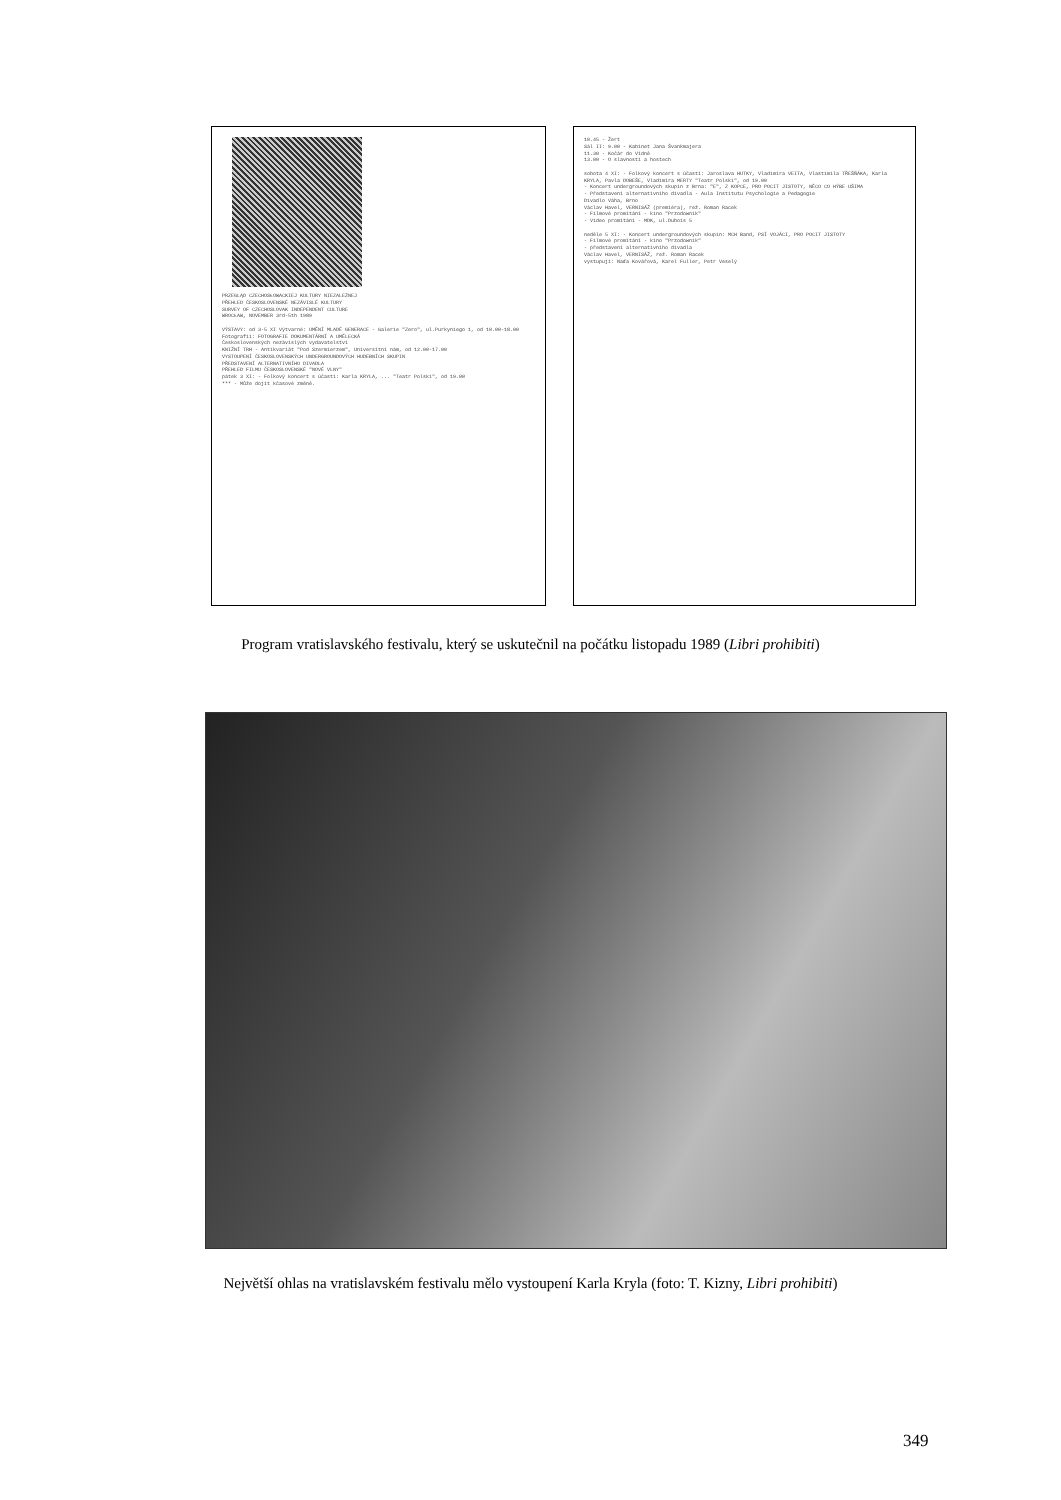PRZEGLĄD CZECHOSŁOWACKIEJ KULTURY NIEZALEŻNEJ
PŘEHLED ČESKOSLOVENSKÉ NEZÁVISLÉ KULTURY
SURVEY OF CZECHOSLOVAK INDEPENDENT CULTURE
WROCŁAW, NOVEMBER 3rd-5th 1989
VÝSTAVY: od 3-5 XI Výtvarné: UMĚNÍ MLADÉ GENERACE - Galerie "Zero", ul.Purkyniego 1, od 10.00-18.00
Fotografií: FOTOGRAFIE DOKUMENTÁRNÍ A UMĚLECKÁ
Československých nezávislých vydavatelství
KNIŽNÍ TRH - Antikvariát "Pod Szermierzem", Universitní nám, od 12.00-17.00
VYSTOUPENÍ ČESKOSLOVENSKÝCH UNDERGROUNDOVÝCH HUDEBNÍCH SKUPIN
PŘEDSTAVENÍ ALTERNATIVNÍHO DIVADLA
PŘEHLED FILMU ČESKOSLOVENSKÉ "NOVÉ VLNY"
pátek 3 XI: - Folkový koncert s účastí: Karla KRYLA, ... "Teatr Polski", od 19.00
*** - Může dojít kčasové změně.
10.45 - Žert
Sál II: 9.00 - Kabinet Jana Švankmajera
11.30 - Kočár do Vídně
13.00 - O slavnosti a hostech
sobota 4 XI: - Folkový koncert s účastí: Jaroslava HUTKY, Vladimíra VEITA, Vlastimila TŘEŠŇÁKA, Karla KRYLA, Pavla DOBEŠE, Vladimíra MERTY "Teatr Polski", od 19.00
- Koncert undergroundových skupin z Brna: "E", Z KOPCE, PRO POCIT JISTOTY, NĚCO CO HÝBE UŠIMA
- Představení alternativního divadla - Aula Institutu Psychologie a Pedagogie
Divadlo Váha, Brno
Václav Havel, VERNISÁŽ (premiéra), rež. Roman Racek
- Filmové promítání - kino "Przodownik"
- Video promítání - MDK, ul.Dubois 5
neděle 5 XI: - Koncert undergroundových skupin: MCH Band, PSÍ VOJÁCI, PRO POCIT JISTOTY
- Filmové promítání - kino "Przodownik"
- představení alternativního divadla
Václav Havel, VERNISÁŽ, rež. Roman Racek
vystupují: Naďa Kovářová, Karel Fuller, Petr Veselý
Program vratislavského festivalu, který se uskutečnil na počátku listopadu 1989 (Libri prohibiti)
Největší ohlas na vratislavském festivalu mělo vystoupení Karla Kryla (foto: T. Kizny, Libri prohibiti)
349